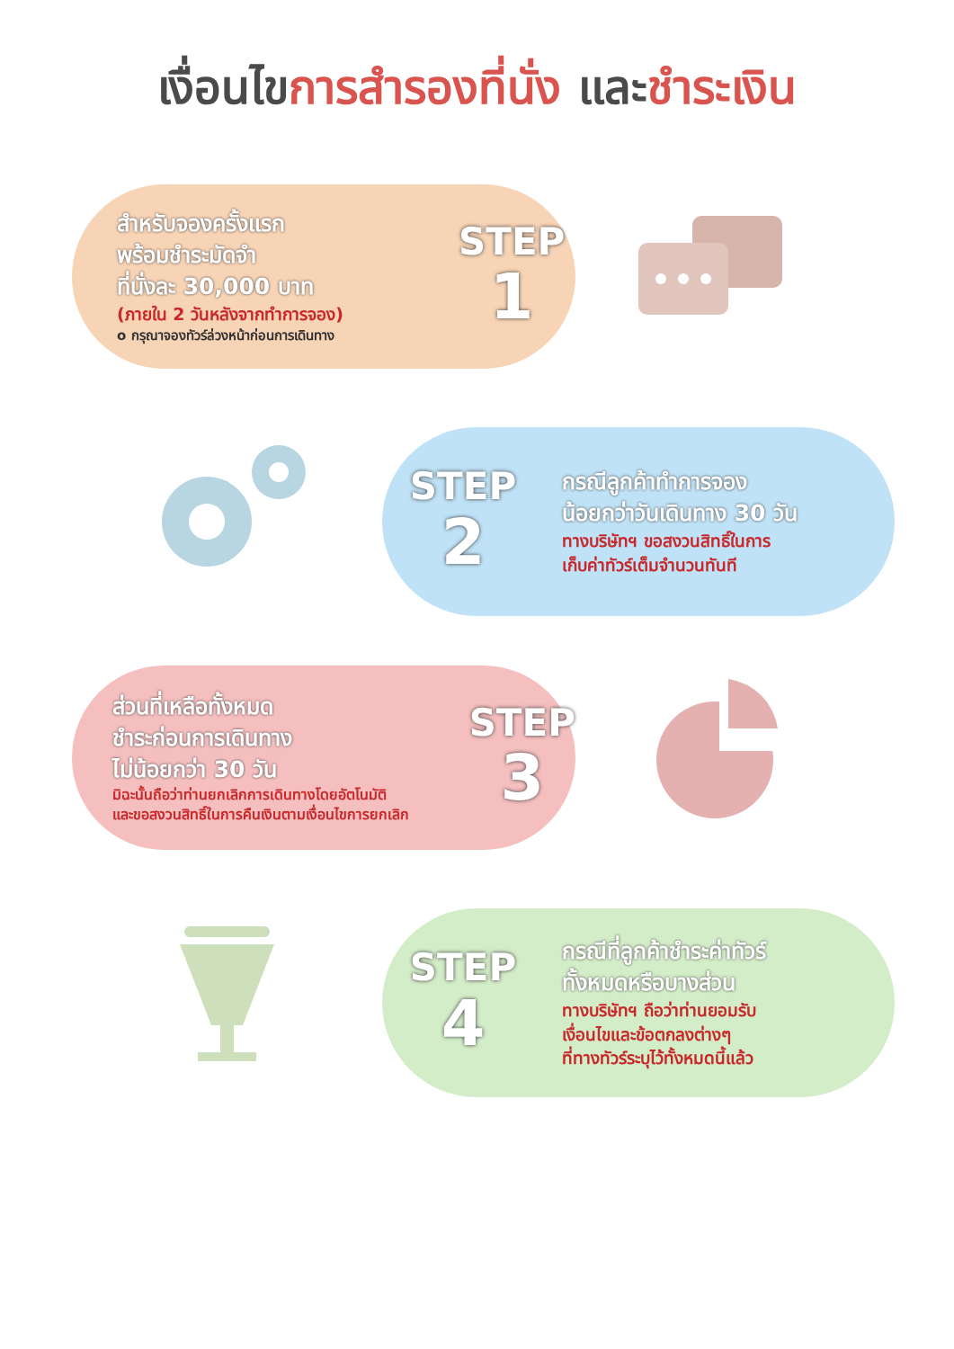เงื่อนไขการสำรองที่นั่ง และชำระเงิน
สำหรับจองครั้งแรก
พร้อมชำระมัดจำ
ที่นั่งละ 30,000 บาท
(ภายใน 2 วันหลังจากทำการจอง)
o กรุณาจองทัวร์ล่วงหน้าก่อนการเดินทาง
STEP
1
STEP
2
กรณีลูกค้าทำการจอง
น้อยกว่าวันเดินทาง 30 วัน
ทางบริษัทฯ ขอสงวนสิทธิ์ในการ
เก็บค่าทัวร์เต็มจำนวนทันที
ส่วนที่เหลือทั้งหมด
ชำระก่อนการเดินทาง
ไม่น้อยกว่า 30 วัน
มิฉะนั้นถือว่าท่านยกเลิกการเดินทางโดยอัตโนมัติ
และขอสงวนสิทธิ์ในการคืนเงินตามเงื่อนไขการยกเลิก
STEP
3
STEP
4
กรณีที่ลูกค้าชำระค่าทัวร์
ทั้งหมดหรือบางส่วน
ทางบริษัทฯ ถือว่าท่านยอมรับ
เงื่อนไขและข้อตกลงต่างๆ
ที่ทางทัวร์ระบุไว้ทั้งหมดนี้แล้ว